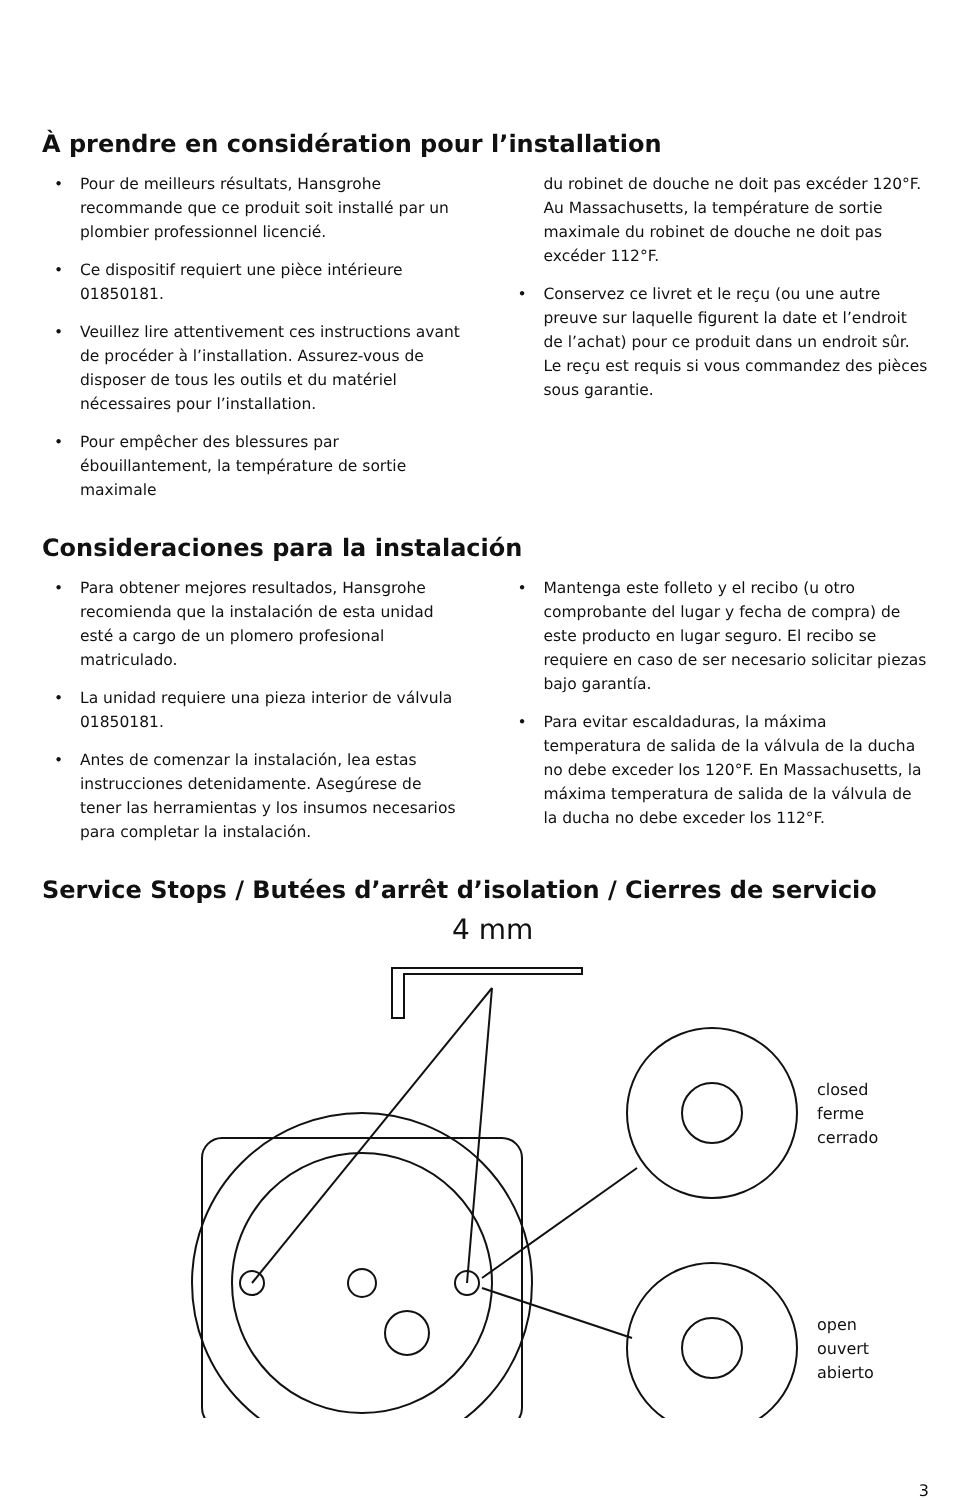À prendre en considération pour l’installation
• Pour de meilleurs résultats, Hansgrohe recommande que ce produit soit installé par un plombier professionnel licencié.
• Ce dispositif requiert une pièce intérieure 01850181.
• Veuillez lire attentivement ces instructions avant de procéder à l’installation. Assurez-vous de disposer de tous les outils et du matériel nécessaires pour l’installation.
• Pour empêcher des blessures par ébouillantement, la température de sortie maximale
du robinet de douche ne doit pas excéder 120°F. Au Massachusetts, la température de sortie maximale du robinet de douche ne doit pas excéder 112°F.
• Conservez ce livret et le reçu (ou une autre preuve sur laquelle figurent la date et l’endroit de l’achat) pour ce produit dans un endroit sûr. Le reçu est requis si vous commandez des pièces sous garantie.
Consideraciones para la instalación
• Para obtener mejores resultados, Hansgrohe recomienda que la instalación de esta unidad esté a cargo de un plomero profesional matriculado.
• La unidad requiere una pieza interior de válvula 01850181.
• Antes de comenzar la instalación, lea estas instrucciones detenidamente. Asegúrese de tener las herramientas y los insumos necesarios para completar la instalación.
• Mantenga este folleto y el recibo (u otro comprobante del lugar y fecha de compra) de este producto en lugar seguro. El recibo se requiere en caso de ser necesario solicitar piezas bajo garantía.
• Para evitar escaldaduras, la máxima temperatura de salida de la válvula de la ducha no debe exceder los 120°F. En Massachusetts, la máxima temperatura de salida de la válvula de la ducha no debe exceder los 112°F.
Service Stops / Butées d’arrêt d’isolation / Cierres de servicio
4 mm
closed
ferme
cerrado
open
ouvert
abierto
3